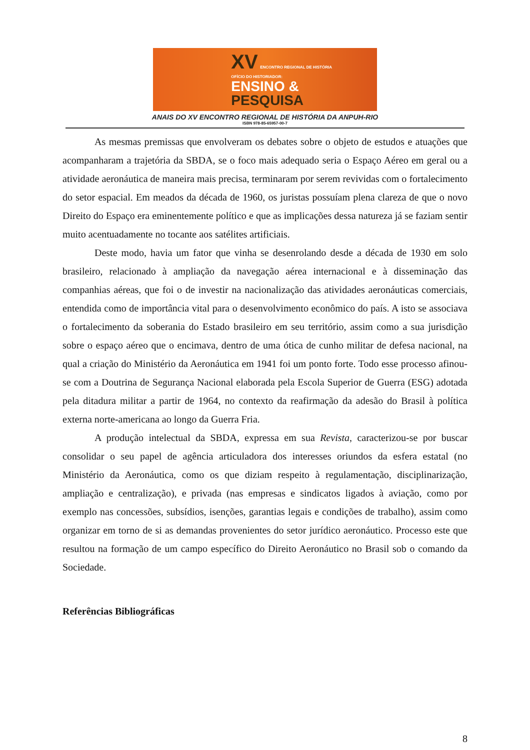XV ENCONTRO REGIONAL DE HISTÓRIA
OFÍCIO DO HISTORIADOR:
ENSINO &
PESQUISA
ANAIS DO XV ENCONTRO REGIONAL DE HISTÓRIA DA ANPUH-RIO
ISBN 978-85-65957-00-7
As mesmas premissas que envolveram os debates sobre o objeto de estudos e atuações que acompanharam a trajetória da SBDA, se o foco mais adequado seria o Espaço Aéreo em geral ou a atividade aeronáutica de maneira mais precisa, terminaram por serem revividas com o fortalecimento do setor espacial. Em meados da década de 1960, os juristas possuíam plena clareza de que o novo Direito do Espaço era eminentemente político e que as implicações dessa natureza já se faziam sentir muito acentuadamente no tocante aos satélites artificiais.
Deste modo, havia um fator que vinha se desenrolando desde a década de 1930 em solo brasileiro, relacionado à ampliação da navegação aérea internacional e à disseminação das companhias aéreas, que foi o de investir na nacionalização das atividades aeronáuticas comerciais, entendida como de importância vital para o desenvolvimento econômico do país. A isto se associava o fortalecimento da soberania do Estado brasileiro em seu território, assim como a sua jurisdição sobre o espaço aéreo que o encimava, dentro de uma ótica de cunho militar de defesa nacional, na qual a criação do Ministério da Aeronáutica em 1941 foi um ponto forte. Todo esse processo afinou-se com a Doutrina de Segurança Nacional elaborada pela Escola Superior de Guerra (ESG) adotada pela ditadura militar a partir de 1964, no contexto da reafirmação da adesão do Brasil à política externa norte-americana ao longo da Guerra Fria.
A produção intelectual da SBDA, expressa em sua Revista, caracterizou-se por buscar consolidar o seu papel de agência articuladora dos interesses oriundos da esfera estatal (no Ministério da Aeronáutica, como os que diziam respeito à regulamentação, disciplinarização, ampliação e centralização), e privada (nas empresas e sindicatos ligados à aviação, como por exemplo nas concessões, subsídios, isenções, garantias legais e condições de trabalho), assim como organizar em torno de si as demandas provenientes do setor jurídico aeronáutico. Processo este que resultou na formação de um campo específico do Direito Aeronáutico no Brasil sob o comando da Sociedade.
Referências Bibliográficas
8